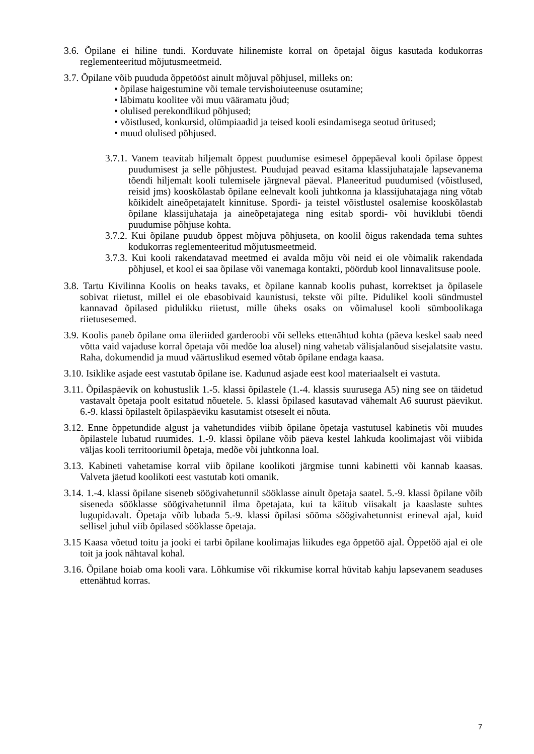3.6. Õpilane ei hiline tundi. Korduvate hilinemiste korral on õpetajal õigus kasutada kodukorras reglementeeritud mõjutusmeetmeid.
3.7. Õpilane võib puududa õppetööst ainult mõjuval põhjusel, milleks on:
• õpilase haigestumine või temale tervishoiuteenuse osutamine;
• läbimatu koolitee või muu vääramatu jõud;
• olulised perekondlikud põhjused;
• võistlused, konkursid, olümpiaadid ja teised kooli esindamisega seotud üritused;
• muud olulised põhjused.
3.7.1. Vanem teavitab hiljemalt õppest puudumise esimesel õppepäeval kooli õpilase õppest puudumisest ja selle põhjustest. Puudujad peavad esitama klassijuhatajale lapsevanema tõendi hiljemalt kooli tulemisele järgneval päeval. Planeeritud puudumised (võistlused, reisid jms) kooskõlastab õpilane eelnevalt kooli juhtkonna ja klassijuhatajaga ning võtab kõikidelt aineõpetajatelt kinnituse. Spordi- ja teistel võistlustel osalemise kooskõlastab õpilane klassijuhataja ja aineõpetajatega ning esitab spordi- või huviklubi tõendi puudumise põhjuse kohta.
3.7.2. Kui õpilane puudub õppest mõjuva põhjuseta, on koolil õigus rakendada tema suhtes kodukorras reglementeeritud mõjutusmeetmeid.
3.7.3. Kui kooli rakendatavad meetmed ei avalda mõju või neid ei ole võimalik rakendada põhjusel, et kool ei saa õpilase või vanemaga kontakti, pöördub kool linnavalitsuse poole.
3.8. Tartu Kivilinna Koolis on heaks tavaks, et õpilane kannab koolis puhast, korrektset ja õpilasele sobivat riietust, millel ei ole ebasobivaid kaunistusi, tekste või pilte. Pidulikel kooli sündmustel kannavad õpilased pidulikku riietust, mille üheks osaks on võimalusel kooli sümboolikaga riietusesemed.
3.9. Koolis paneb õpilane oma üleriided garderoobi või selleks ettenähtud kohta (päeva keskel saab need võtta vaid vajaduse korral õpetaja või medõe loa alusel) ning vahetab välisjalanõud sisejalatsite vastu. Raha, dokumendid ja muud väärtuslikud esemed võtab õpilane endaga kaasa.
3.10. Isiklike asjade eest vastutab õpilane ise. Kadunud asjade eest kool materiaalselt ei vastuta.
3.11. Õpilaspäevik on kohustuslik 1.-5. klassi õpilastele (1.-4. klassis suurusega A5) ning see on täidetud vastavalt õpetaja poolt esitatud nõuetele. 5. klassi õpilased kasutavad vähemalt A6 suurust päevikut. 6.-9. klassi õpilastelt õpilaspäeviku kasutamist otseselt ei nõuta.
3.12. Enne õppetundide algust ja vahetundides viibib õpilane õpetaja vastutusel kabinetis või muudes õpilastele lubatud ruumides. 1.-9. klassi õpilane võib päeva kestel lahkuda koolimajast või viibida väljas kooli territooriumil õpetaja, medõe või juhtkonna loal.
3.13. Kabineti vahetamise korral viib õpilane koolikoti järgmise tunni kabinetti või kannab kaasas. Valveta jäetud koolikoti eest vastutab koti omanik.
3.14. 1.-4. klassi õpilane siseneb söögivahetunnil sööklasse ainult õpetaja saatel. 5.-9. klassi õpilane võib siseneda sööklasse söögivahetunnil ilma õpetajata, kui ta käitub viisakalt ja kaaslaste suhtes lugupidavalt. Õpetaja võib lubada 5.-9. klassi õpilasi sööma söögivahetunnist erineval ajal, kuid sellisel juhul viib õpilased sööklasse õpetaja.
3.15 Kaasa võetud toitu ja jooki ei tarbi õpilane koolimajas liikudes ega õppetöö ajal. Õppetöö ajal ei ole toit ja jook nähtaval kohal.
3.16. Õpilane hoiab oma kooli vara. Lõhkumise või rikkumise korral hüvitab kahju lapsevanem seaduses ettenähtud korras.
7